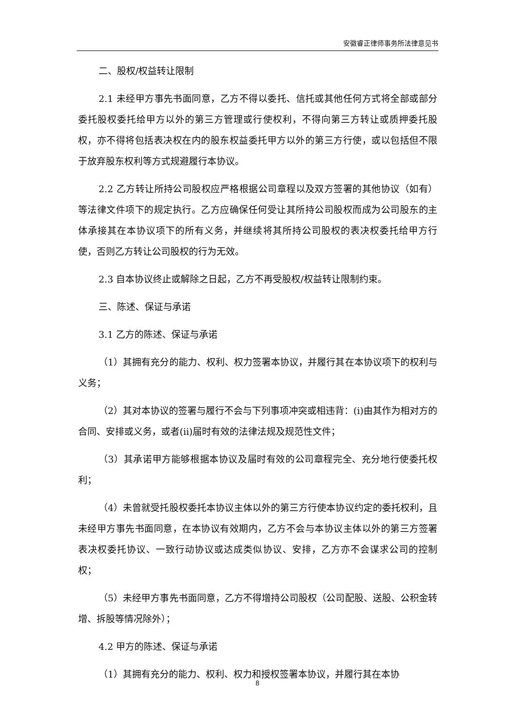安徽睿正律师事务所法律意见书
二、股权/权益转让限制
2.1 未经甲方事先书面同意，乙方不得以委托、信托或其他任何方式将全部或部分委托股权委托给甲方以外的第三方管理或行使权利，不得向第三方转让或质押委托股权，亦不得将包括表决权在内的股东权益委托甲方以外的第三方行使，或以包括但不限于放弃股东权利等方式规避履行本协议。
2.2 乙方转让所持公司股权应严格根据公司章程以及双方签署的其他协议（如有）等法律文件项下的规定执行。乙方应确保任何受让其所持公司股权而成为公司股东的主体承接其在本协议项下的所有义务，并继续将其所持公司股权的表决权委托给甲方行使，否则乙方转让公司股权的行为无效。
2.3 自本协议终止或解除之日起，乙方不再受股权/权益转让限制约束。
三、陈述、保证与承诺
3.1 乙方的陈述、保证与承诺
（1）其拥有充分的能力、权利、权力签署本协议，并履行其在本协议项下的权利与义务；
（2）其对本协议的签署与履行不会与下列事项冲突或相违背：(i)由其作为相对方的合同、安排或义务，或者(ii)届时有效的法律法规及规范性文件；
（3）其承诺甲方能够根据本协议及届时有效的公司章程完全、充分地行使委托权利；
（4）未曾就受托股权委托本协议主体以外的第三方行使本协议约定的委托权利，且未经甲方事先书面同意，在本协议有效期内，乙方不会与本协议主体以外的第三方签署表决权委托协议、一致行动协议或达成类似协议、安排，乙方亦不会谋求公司的控制权；
（5）未经甲方事先书面同意，乙方不得增持公司股权（公司配股、送股、公积金转增、拆股等情况除外）；
4.2 甲方的陈述、保证与承诺
（1）其拥有充分的能力、权利、权力和授权签署本协议，并履行其在本协
8